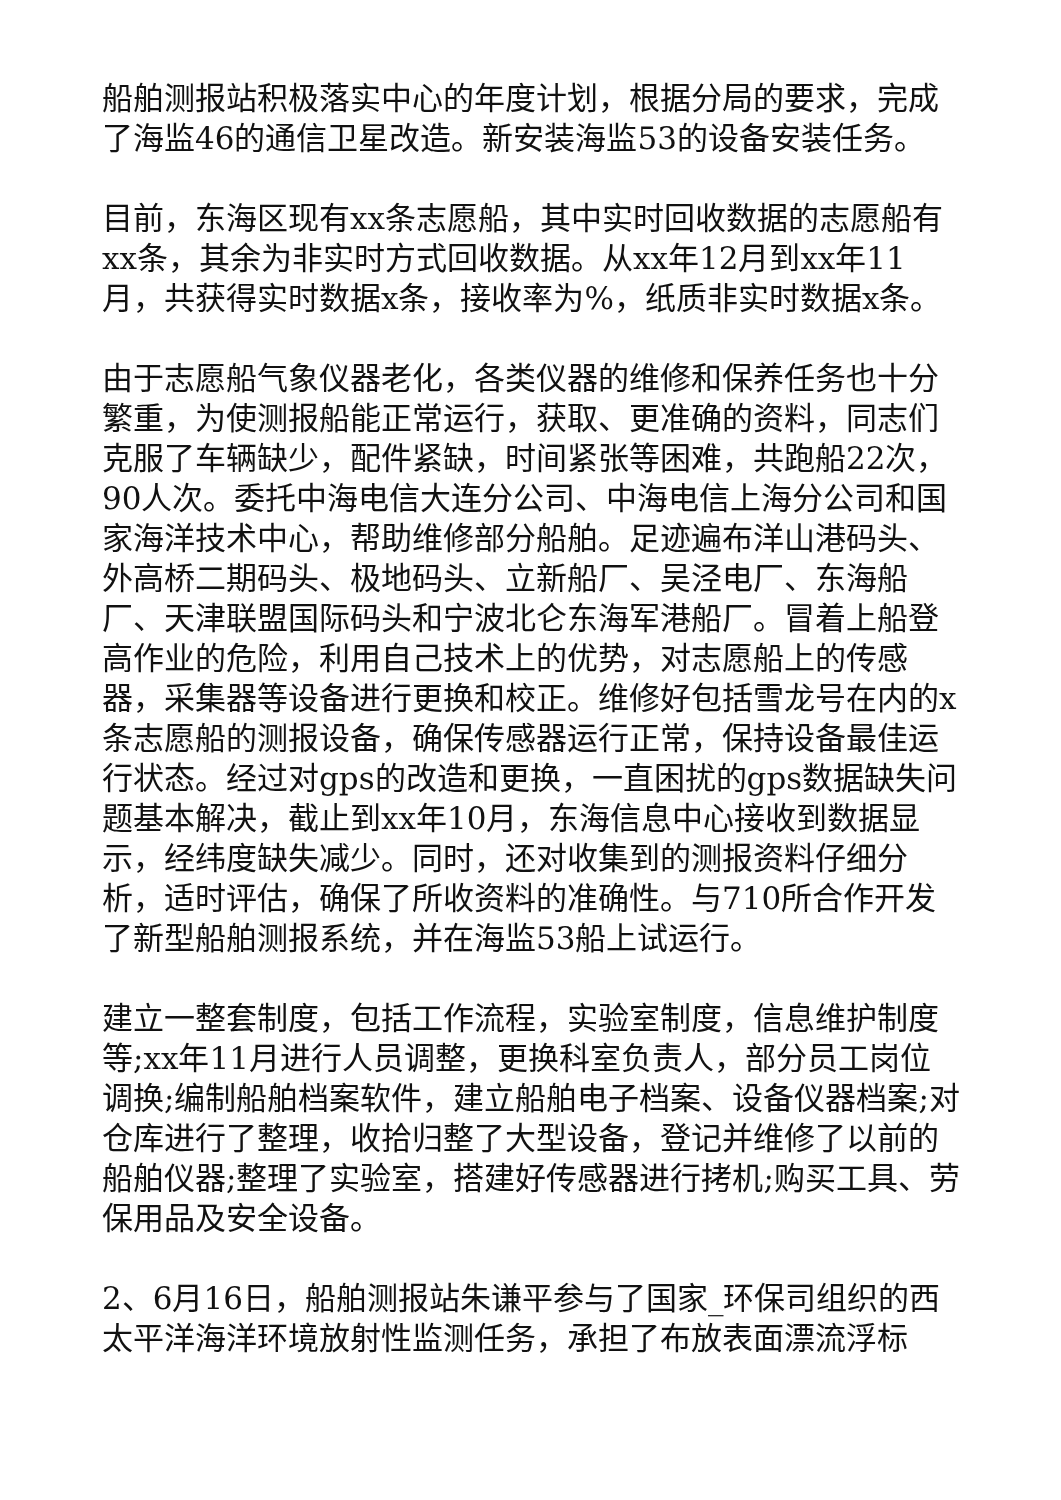船舶测报站积极落实中心的年度计划，根据分局的要求，完成了海监46的通信卫星改造。新安装海监53的设备安装任务。
目前，东海区现有xx条志愿船，其中实时回收数据的志愿船有xx条，其余为非实时方式回收数据。从xx年12月到xx年11月，共获得实时数据x条，接收率为%，纸质非实时数据x条。
由于志愿船气象仪器老化，各类仪器的维修和保养任务也十分繁重，为使测报船能正常运行，获取、更准确的资料，同志们克服了车辆缺少，配件紧缺，时间紧张等困难，共跑船22次，90人次。委托中海电信大连分公司、中海电信上海分公司和国家海洋技术中心，帮助维修部分船舶。足迹遍布洋山港码头、外高桥二期码头、极地码头、立新船厂、吴泾电厂、东海船厂、天津联盟国际码头和宁波北仑东海军港船厂。冒着上船登高作业的危险，利用自己技术上的优势，对志愿船上的传感器，采集器等设备进行更换和校正。维修好包括雪龙号在内的x条志愿船的测报设备，确保传感器运行正常，保持设备最佳运行状态。经过对gps的改造和更换，一直困扰的gps数据缺失问题基本解决，截止到xx年10月，东海信息中心接收到数据显示，经纬度缺失减少。同时，还对收集到的测报资料仔细分析，适时评估，确保了所收资料的准确性。与710所合作开发了新型船舶测报系统，并在海监53船上试运行。
建立一整套制度，包括工作流程，实验室制度，信息维护制度等;xx年11月进行人员调整，更换科室负责人，部分员工岗位调换;编制船舶档案软件，建立船舶电子档案、设备仪器档案;对仓库进行了整理，收拾归整了大型设备，登记并维修了以前的船舶仪器;整理了实验室，搭建好传感器进行拷机;购买工具、劳保用品及安全设备。
2、6月16日，船舶测报站朱谦平参与了国家_环保司组织的西太平洋海洋环境放射性监测任务，承担了布放表面漂流浮标